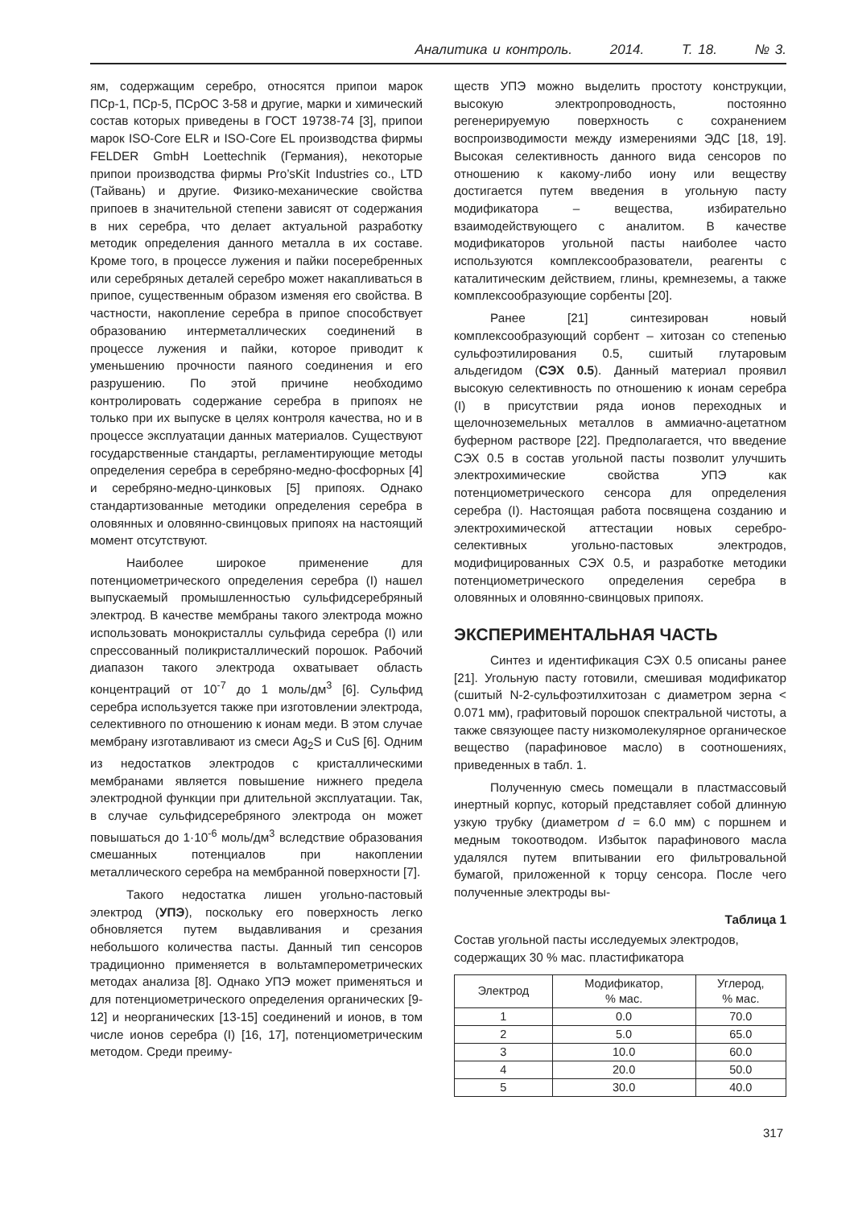Аналитика и контроль. 2014. Т. 18. № 3.
ям, содержащим серебро, относятся припои марок ПСр-1, ПСр-5, ПСрОС 3-58 и другие, марки и химический состав которых приведены в ГОСТ 19738-74 [3], припои марок ISO-Core ELR и ISO-Core EL производства фирмы FELDER GmbH Loettechnik (Германия), некоторые припои производства фирмы Pro’sKit Industries co., LTD (Тайвань) и другие. Физико-механические свойства припоев в значительной степени зависят от содержания в них серебра, что делает актуальной разработку методик определения данного металла в их составе. Кроме того, в процессе лужения и пайки посеребренных или серебряных деталей серебро может накапливаться в припое, существенным образом изменяя его свойства. В частности, накопление серебра в припое способствует образованию интерметаллических соединений в процессе лужения и пайки, которое приводит к уменьшению прочности паяного соединения и его разрушению. По этой причине необходимо контролировать содержание серебра в припоях не только при их выпуске в целях контроля качества, но и в процессе эксплуатации данных материалов. Существуют государственные стандарты, регламентирующие методы определения серебра в серебряно-медно-фосфорных [4] и серебряно-медно-цинковых [5] припоях. Однако стандартизованные методики определения серебра в оловянных и оловянно-свинцовых припоях на настоящий момент отсутствуют.
Наиболее широкое применение для потенциометрического определения серебра (I) нашел выпускаемый промышленностью сульфидсеребряный электрод. В качестве мембраны такого электрода можно использовать монокристаллы сульфида серебра (I) или спрессованный поликристаллический порошок. Рабочий диапазон такого электрода охватывает область концентраций от 10<sup>-7</sup> до 1 моль/дм<sup>3</sup> [6]. Сульфид серебра используется также при изготовлении электрода, селективного по отношению к ионам меди. В этом случае мембрану изготавливают из смеси Ag<sub>2</sub>S и CuS [6]. Одним из недостатков электродов с кристаллическими мембранами является повышение нижнего предела электродной функции при длительной эксплуатации. Так, в случае сульфидсеребряного электрода он может повышаться до 1·10<sup>-6</sup> моль/дм<sup>3</sup> вследствие образования смешанных потенциалов при накоплении металлического серебра на мембранной поверхности [7].
Такого недостатка лишен угольно-пастовый электрод (УПЭ), поскольку его поверхность легко обновляется путем выдавливания и срезания небольшого количества пасты. Данный тип сенсоров традиционно применяется в вольтамперометрических методах анализа [8]. Однако УПЭ может применяться и для потенциометрического определения органических [9-12] и неорганических [13-15] соединений и ионов, в том числе ионов серебра (I) [16, 17], потенциометрическим методом. Среди преиму-
ществ УПЭ можно выделить простоту конструкции, высокую электропроводность, постоянно регенерируемую поверхность с сохранением воспроизводимости между измерениями ЭДС [18, 19]. Высокая селективность данного вида сенсоров по отношению к какому-либо иону или веществу достигается путем введения в угольную пасту модификатора – вещества, избирательно взаимодействующего с аналитом. В качестве модификаторов угольной пасты наиболее часто используются комплексообразователи, реагенты с каталитическим действием, глины, кремнеземы, а также комплексообразующие сорбенты [20].
Ранее [21] синтезирован новый комплексообразующий сорбент – хитозан со степенью сульфоэтилирования 0.5, сшитый глутаровым альдегидом (СЭХ 0.5). Данный материал проявил высокую селективность по отношению к ионам серебра (I) в присутствии ряда ионов переходных и щелочноземельных металлов в аммиачно-ацетатном буферном растворе [22]. Предполагается, что введение СЭХ 0.5 в состав угольной пасты позволит улучшить электрохимические свойства УПЭ как потенциометрического сенсора для определения серебра (I). Настоящая работа посвящена созданию и электрохимической аттестации новых серебро-селективных угольно-пастовых электродов, модифицированных СЭХ 0.5, и разработке методики потенциометрического определения серебра в оловянных и оловянно-свинцовых припоях.
ЭКСПЕРИМЕНТАЛЬНАЯ ЧАСТЬ
Синтез и идентификация СЭХ 0.5 описаны ранее [21]. Угольную пасту готовили, смешивая модификатор (сшитый N-2-сульфоэтилхитозан с диаметром зерна < 0.071 мм), графитовый порошок спектральной чистоты, а также связующее пасту низкомолекулярное органическое вещество (парафиновое масло) в соотношениях, приведенных в табл. 1.
Полученную смесь помещали в пластмассовый инертный корпус, который представляет собой длинную узкую трубку (диаметром d = 6.0 мм) с поршнем и медным токоотводом. Избыток парафинового масла удалялся путем впитывании его фильтровальной бумагой, приложенной к торцу сенсора. После чего полученные электроды вы-
Таблица 1
Состав угольной пасты исследуемых электродов, содержащих 30 % мас. пластификатора
| Электрод | Модификатор, % мас. | Углерод, % мас. |
| --- | --- | --- |
| 1 | 0.0 | 70.0 |
| 2 | 5.0 | 65.0 |
| 3 | 10.0 | 60.0 |
| 4 | 20.0 | 50.0 |
| 5 | 30.0 | 40.0 |
317